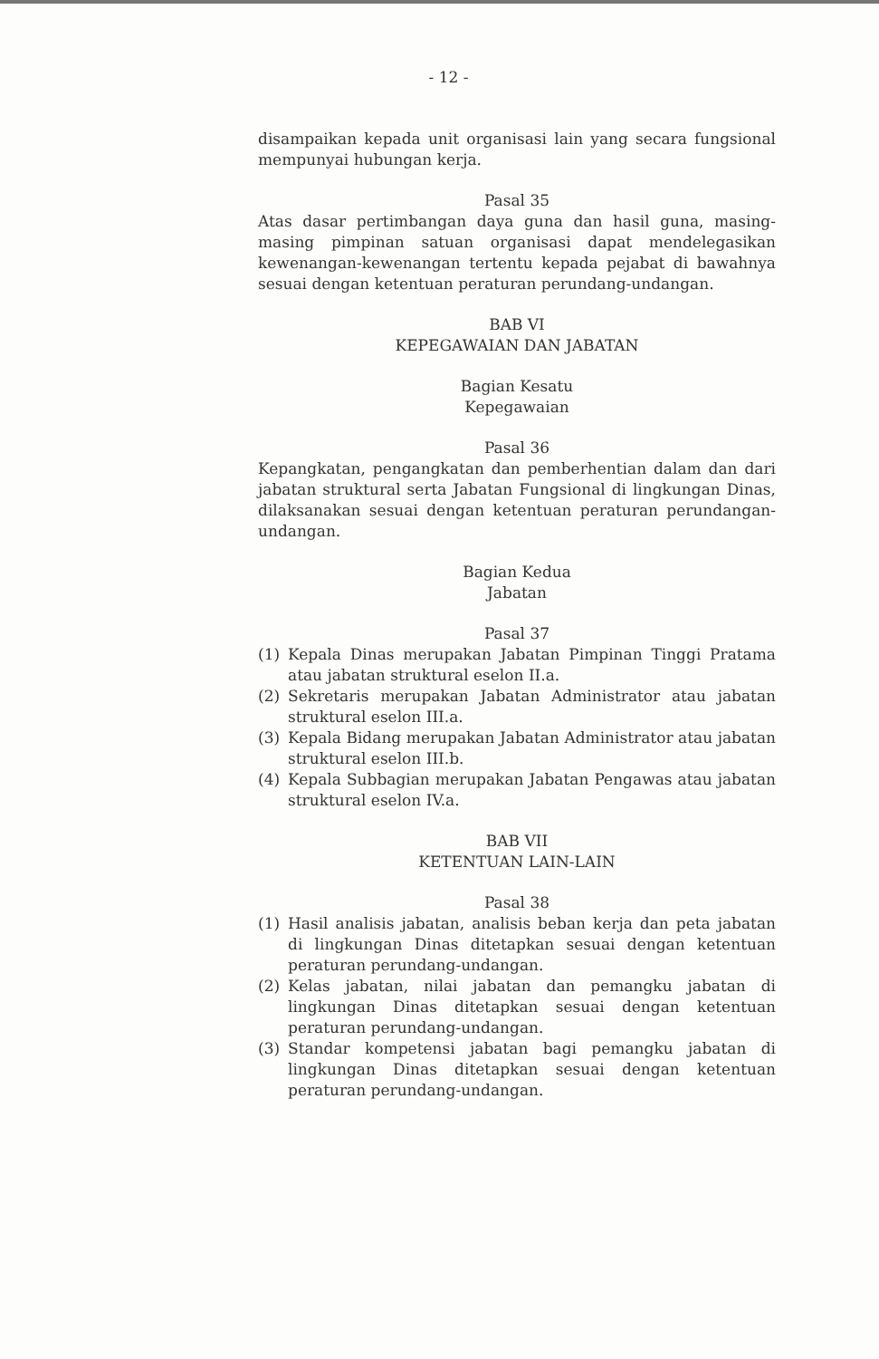- 12 -
disampaikan kepada unit organisasi lain yang secara fungsional mempunyai hubungan kerja.
Pasal 35
Atas dasar pertimbangan daya guna dan hasil guna, masing-masing pimpinan satuan organisasi dapat mendelegasikan kewenangan-kewenangan tertentu kepada pejabat di bawahnya sesuai dengan ketentuan peraturan perundang-undangan.
BAB VI
KEPEGAWAIAN DAN JABATAN
Bagian Kesatu
Kepegawaian
Pasal 36
Kepangkatan, pengangkatan dan pemberhentian dalam dan dari jabatan struktural serta Jabatan Fungsional di lingkungan Dinas, dilaksanakan sesuai dengan ketentuan peraturan perundangan-undangan.
Bagian Kedua
Jabatan
Pasal 37
(1) Kepala Dinas merupakan Jabatan Pimpinan Tinggi Pratama atau jabatan struktural eselon II.a.
(2) Sekretaris merupakan Jabatan Administrator atau jabatan struktural eselon III.a.
(3) Kepala Bidang merupakan Jabatan Administrator atau jabatan struktural eselon III.b.
(4) Kepala Subbagian merupakan Jabatan Pengawas atau jabatan struktural eselon IV.a.
BAB VII
KETENTUAN LAIN-LAIN
Pasal 38
(1) Hasil analisis jabatan, analisis beban kerja dan peta jabatan di lingkungan Dinas ditetapkan sesuai dengan ketentuan peraturan perundang-undangan.
(2) Kelas jabatan, nilai jabatan dan pemangku jabatan di lingkungan Dinas ditetapkan sesuai dengan ketentuan peraturan perundang-undangan.
(3) Standar kompetensi jabatan bagi pemangku jabatan di lingkungan Dinas ditetapkan sesuai dengan ketentuan peraturan perundang-undangan.